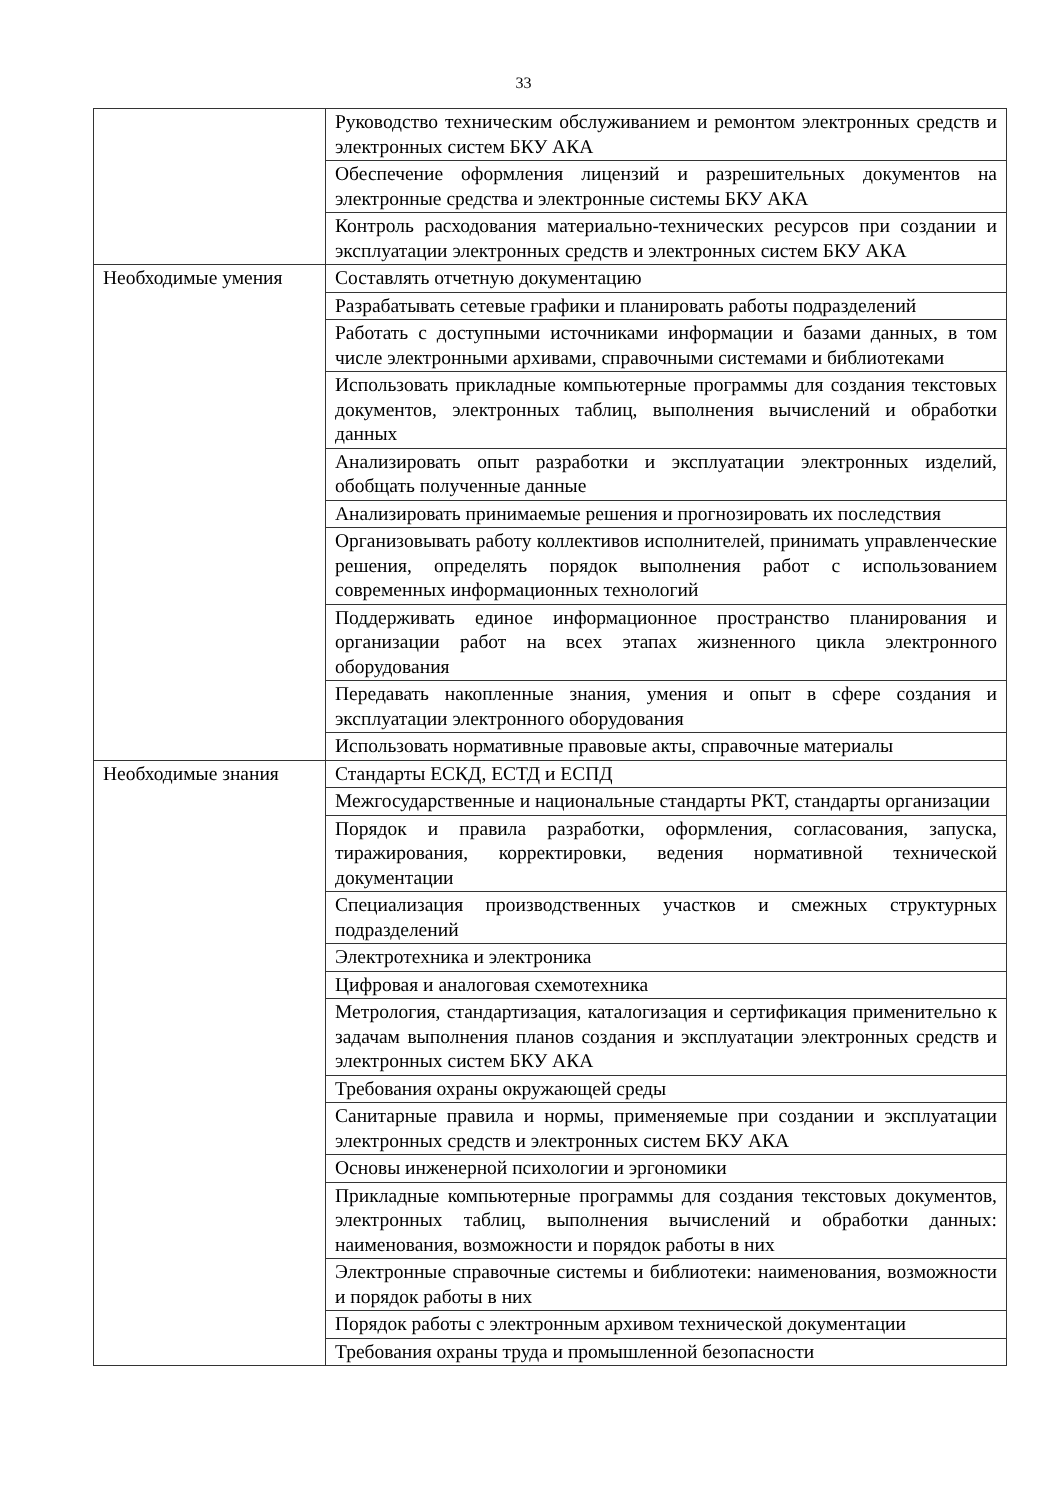33
| | Руководство техническим обслуживанием и ремонтом электронных средств и электронных систем БКУ АКА |
| | Обеспечение оформления лицензий и разрешительных документов на электронные средства и электронные системы БКУ АКА |
| | Контроль расходования материально-технических ресурсов при создании и эксплуатации электронных средств и электронных систем БКУ АКА |
| Необходимые умения | Составлять отчетную документацию |
| | Разрабатывать сетевые графики и планировать работы подразделений |
| | Работать с доступными источниками информации и базами данных, в том числе электронными архивами, справочными системами и библиотеками |
| | Использовать прикладные компьютерные программы для создания текстовых документов, электронных таблиц, выполнения вычислений и обработки данных |
| | Анализировать опыт разработки и эксплуатации электронных изделий, обобщать полученные данные |
| | Анализировать принимаемые решения и прогнозировать их последствия |
| | Организовывать работу коллективов исполнителей, принимать управленческие решения, определять порядок выполнения работ с использованием современных информационных технологий |
| | Поддерживать единое информационное пространство планирования и организации работ на всех этапах жизненного цикла электронного оборудования |
| | Передавать накопленные знания, умения и опыт в сфере создания и эксплуатации электронного оборудования |
| | Использовать нормативные правовые акты, справочные материалы |
| Необходимые знания | Стандарты ЕСКД, ЕСТД и ЕСПД |
| | Межгосударственные и национальные стандарты РКТ, стандарты организации |
| | Порядок и правила разработки, оформления, согласования, запуска, тиражирования, корректировки, ведения нормативной технической документации |
| | Специализация производственных участков и смежных структурных подразделений |
| | Электротехника и электроника |
| | Цифровая и аналоговая схемотехника |
| | Метрология, стандартизация, каталогизация и сертификация применительно к задачам выполнения планов создания и эксплуатации электронных средств и электронных систем БКУ АКА |
| | Требования охраны окружающей среды |
| | Санитарные правила и нормы, применяемые при создании и эксплуатации электронных средств и электронных систем БКУ АКА |
| | Основы инженерной психологии и эргономики |
| | Прикладные компьютерные программы для создания текстовых документов, электронных таблиц, выполнения вычислений и обработки данных: наименования, возможности и порядок работы в них |
| | Электронные справочные системы и библиотеки: наименования, возможности и порядок работы в них |
| | Порядок работы с электронным архивом технической документации |
| | Требования охраны труда и промышленной безопасности |